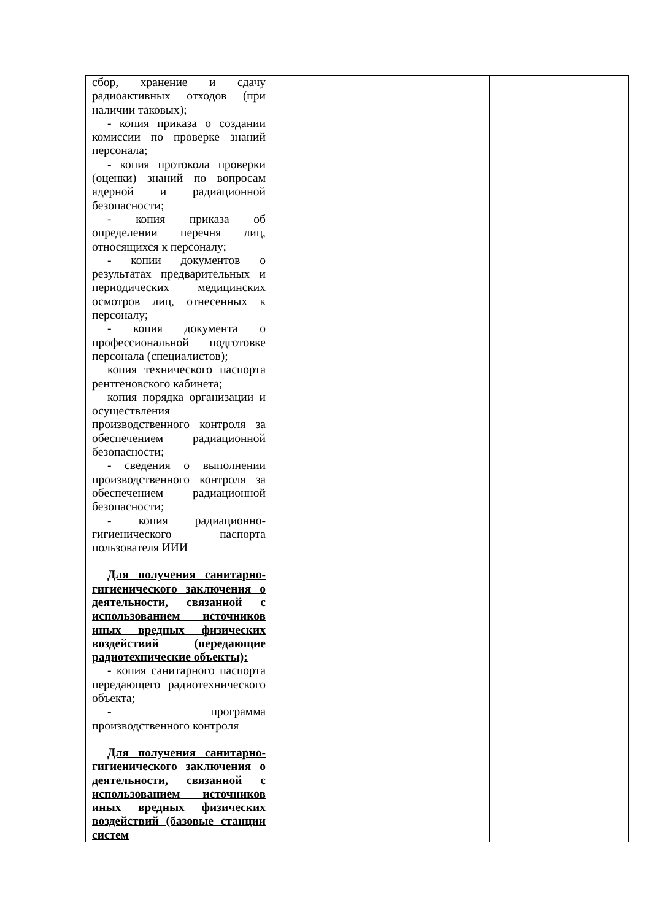| сбор, хранение и сдачу радиоактивных отходов (при наличии таковых); - копия приказа о создании комиссии по проверке знаний персонала; - копия протокола проверки (оценки) знаний по вопросам ядерной и радиационной безопасности; - копия приказа об определении перечня лиц, относящихся к персоналу; - копии документов о результатах предварительных и периодических медицинских осмотров лиц, отнесенных к персоналу; - копия документа о профессиональной подготовке персонала (специалистов); копия технического паспорта рентгеновского кабинета; копия порядка организации и осуществления производственного контроля за обеспечением радиационной безопасности; - сведения о выполнении производственного контроля за обеспечением радиационной безопасности; - копия радиационно-гигиенического паспорта пользователя ИИИ Для получения санитарно-гигиенического заключения о деятельности, связанной с использованием источников иных вредных физических воздействий (передающие радиотехнические объекты): - копия санитарного паспорта передающего радиотехнического объекта; - программа производственного контроля Для получения санитарно-гигиенического заключения о деятельности, связанной с использованием источников иных вредных физических воздействий (базовые станции систем | | |